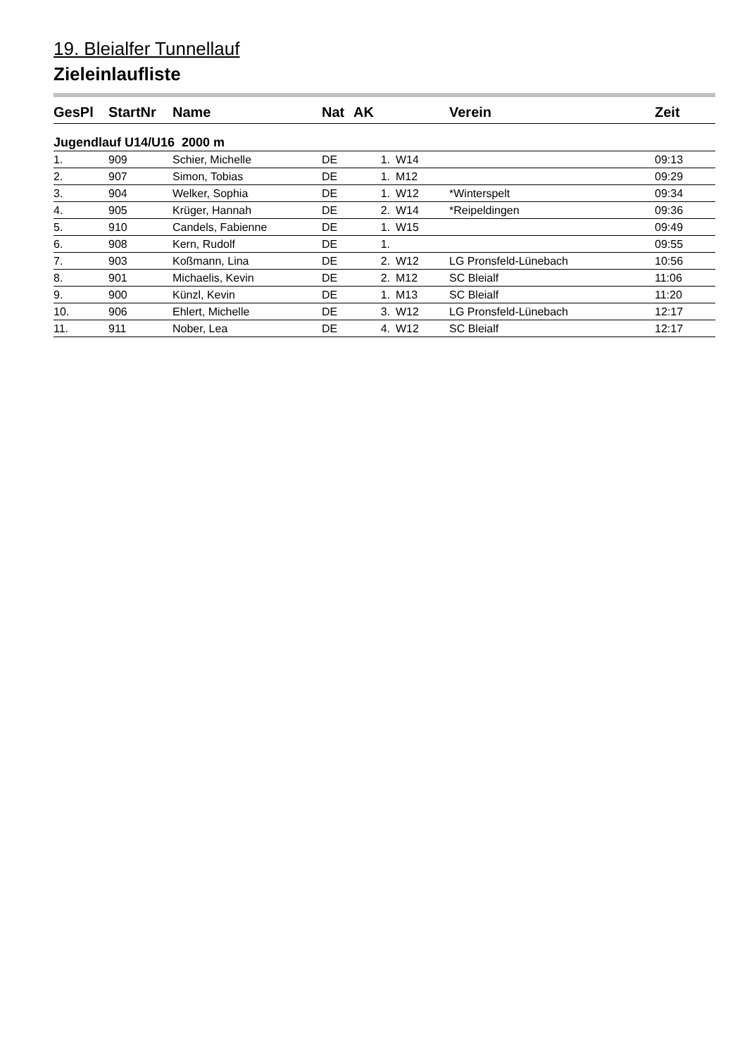19. Bleialfer Tunnellauf
Zieleinlaufliste
| GesPl | StartNr | Name | Nat | AK | | Verein | Zeit |
| --- | --- | --- | --- | --- | --- | --- | --- |
| Jugendlauf U14/U16 2000 m | | | | | | | |
| 1. | 909 | Schier, Michelle | DE | 1. | W14 | | 09:13 |
| 2. | 907 | Simon, Tobias | DE | 1. | M12 | | 09:29 |
| 3. | 904 | Welker, Sophia | DE | 1. | W12 | *Winterspelt | 09:34 |
| 4. | 905 | Krüger, Hannah | DE | 2. | W14 | *Reipeldingen | 09:36 |
| 5. | 910 | Candels, Fabienne | DE | 1. | W15 | | 09:49 |
| 6. | 908 | Kern, Rudolf | DE | 1. | | | 09:55 |
| 7. | 903 | Koßmann, Lina | DE | 2. | W12 | LG Pronsfeld-Lünebach | 10:56 |
| 8. | 901 | Michaelis, Kevin | DE | 2. | M12 | SC Bleialf | 11:06 |
| 9. | 900 | Künzl, Kevin | DE | 1. | M13 | SC Bleialf | 11:20 |
| 10. | 906 | Ehlert, Michelle | DE | 3. | W12 | LG Pronsfeld-Lünebach | 12:17 |
| 11. | 911 | Nober, Lea | DE | 4. | W12 | SC Bleialf | 12:17 |